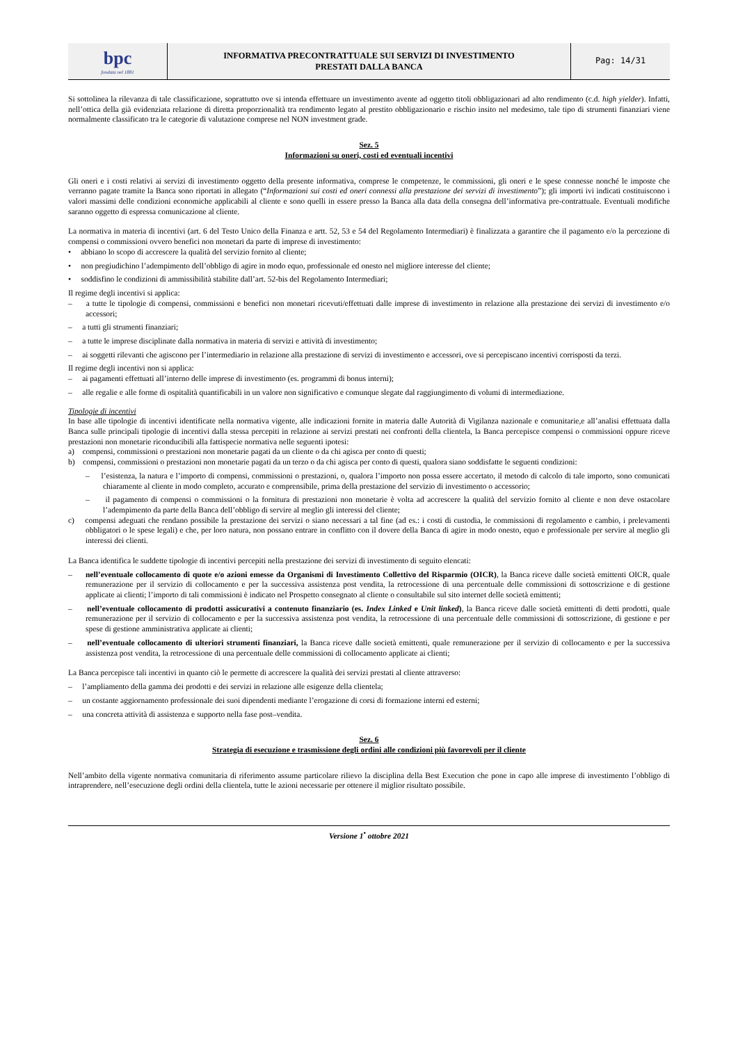| bpc fondata nel 1881 | INFORMATIVA PRECONTRATTUALE SUI SERVIZI DI INVESTIMENTO PRESTATI DALLA BANCA | Pag: 14/31 |
Si sottolinea la rilevanza di tale classificazione, soprattutto ove si intenda effettuare un investimento avente ad oggetto titoli obbligazionari ad alto rendimento (c.d. high yielder). Infatti, nell’ottica della già evidenziata relazione di diretta proporzionalità tra rendimento legato al prestito obbligazionario e rischio insito nel medesimo, tale tipo di strumenti finanziari viene normalmente classificato tra le categorie di valutazione comprese nel NON investment grade.
Sez. 5
Informazioni su oneri, costi ed eventuali incentivi
Gli oneri e i costi relativi ai servizi di investimento oggetto della presente informativa, comprese le competenze, le commissioni, gli oneri e le spese connesse nonché le imposte che verranno pagate tramite la Banca sono riportati in allegato (“Informazioni sui costi ed oneri connessi alla prestazione dei servizi di investimento”); gli importi ivi indicati costituiscono i valori massimi delle condizioni economiche applicabili al cliente e sono quelli in essere presso la Banca alla data della consegna dell’informativa pre-contrattuale. Eventuali modifiche saranno oggetto di espressa comunicazione al cliente.
La normativa in materia di incentivi (art. 6 del Testo Unico della Finanza e artt. 52, 53 e 54 del Regolamento Intermediari) è finalizzata a garantire che il pagamento e/o la percezione di compensi o commissioni ovvero benefici non monetari da parte di imprese di investimento:
• abbiano lo scopo di accrescere la qualità del servizio fornito al cliente;
• non pregiudichino l’adempimento dell’obbligo di agire in modo equo, professionale ed onesto nel migliore interesse del cliente;
• soddisfino le condizioni di ammissibilità stabilite dall’art. 52-bis del Regolamento Intermediari;
Il regime degli incentivi si applica:
– a tutte le tipologie di compensi, commissioni e benefici non monetari ricevuti/effettuati dalle imprese di investimento in relazione alla prestazione dei servizi di investimento e/o accessori;
– a tutti gli strumenti finanziari;
– a tutte le imprese disciplinate dalla normativa in materia di servizi e attività di investimento;
– ai soggetti rilevanti che agiscono per l’intermediario in relazione alla prestazione di servizi di investimento e accessori, ove si percepiscano incentivi corrisposti da terzi.
Il regime degli incentivi non si applica:
– ai pagamenti effettuati all’interno delle imprese di investimento (es. programmi di bonus interni);
– alle regalie e alle forme di ospitalità quantificabili in un valore non significativo e comunque slegate dal raggiungimento di volumi di intermediazione.
Tipologie di incentivi
In base alle tipologie di incentivi identificate nella normativa vigente, alle indicazioni fornite in materia dalle Autorità di Vigilanza nazionale e comunitarie,e all’analisi effettuata dalla Banca sulle principali tipologie di incentivi dalla stessa percepiti in relazione ai servizi prestati nei confronti della clientela, la Banca percepisce compensi o commissioni oppure riceve prestazioni non monetarie riconducibili alla fattispecie normativa nelle seguenti ipotesi:
a) compensi, commissioni o prestazioni non monetarie pagati da un cliente o da chi agisca per conto di questi;
b) compensi, commissioni o prestazioni non monetarie pagati da un terzo o da chi agisca per conto di questi, qualora siano soddisfatte le seguenti condizioni:
– l’esistenza, la natura e l’importo di compensi, commissioni o prestazioni, o, qualora l’importo non possa essere accertato, il metodo di calcolo di tale importo, sono comunicati chiaramente al cliente in modo completo, accurato e comprensibile, prima della prestazione del servizio di investimento o accessorio;
– il pagamento di compensi o commissioni o la fornitura di prestazioni non monetarie è volta ad accrescere la qualità del servizio fornito al cliente e non deve ostacolare l’adempimento da parte della Banca dell’obbligo di servire al meglio gli interessi del cliente;
c) compensi adeguati che rendano possibile la prestazione dei servizi o siano necessari a tal fine (ad es.: i costi di custodia, le commissioni di regolamento e cambio, i prelevamenti obbligatori o le spese legali) e che, per loro natura, non possano entrare in conflitto con il dovere della Banca di agire in modo onesto, equo e professionale per servire al meglio gli interessi dei clienti.
La Banca identifica le suddette tipologie di incentivi percepiti nella prestazione dei servizi di investimento di seguito elencati:
– nell’eventuale collocamento di quote e/o azioni emesse da Organismi di Investimento Collettivo del Risparmio (OICR), la Banca riceve dalle società emittenti OICR, quale remunerazione per il servizio di collocamento e per la successiva assistenza post vendita, la retrocessione di una percentuale delle commissioni di sottoscrizione e di gestione applicate ai clienti; l’importo di tali commissioni è indicato nel Prospetto consegnato al cliente o consultabile sul sito internet delle società emittenti;
– nell’eventuale collocamento di prodotti assicurativi a contenuto finanziario (es. Index Linked e Unit linked), la Banca riceve dalle società emittenti di detti prodotti, quale remunerazione per il servizio di collocamento e per la successiva assistenza post vendita, la retrocessione di una percentuale delle commissioni di sottoscrizione, di gestione e per spese di gestione amministrativa applicate ai clienti;
– nell’eventuale collocamento di ulteriori strumenti finanziari, la Banca riceve dalle società emittenti, quale remunerazione per il servizio di collocamento e per la successiva assistenza post vendita, la retrocessione di una percentuale delle commissioni di collocamento applicate ai clienti;
La Banca percepisce tali incentivi in quanto ciò le permette di accrescere la qualità dei servizi prestati al cliente attraverso:
– l’ampliamento della gamma dei prodotti e dei servizi in relazione alle esigenze della clientela;
– un costante aggiornamento professionale dei suoi dipendenti mediante l’erogazione di corsi di formazione interni ed esterni;
– una concreta attività di assistenza e supporto nella fase post–vendita.
Sez. 6
Strategia di esecuzione e trasmissione degli ordini alle condizioni più favorevoli per il cliente
Nell’ambito della vigente normativa comunitaria di riferimento assume particolare rilievo la disciplina della Best Execution che pone in capo alle imprese di investimento l’obbligo di intraprendere, nell’esecuzione degli ordini della clientela, tutte le azioni necessarie per ottenere il miglior risultato possibile.
Versione 1<sup>•</sup> ottobre 2021